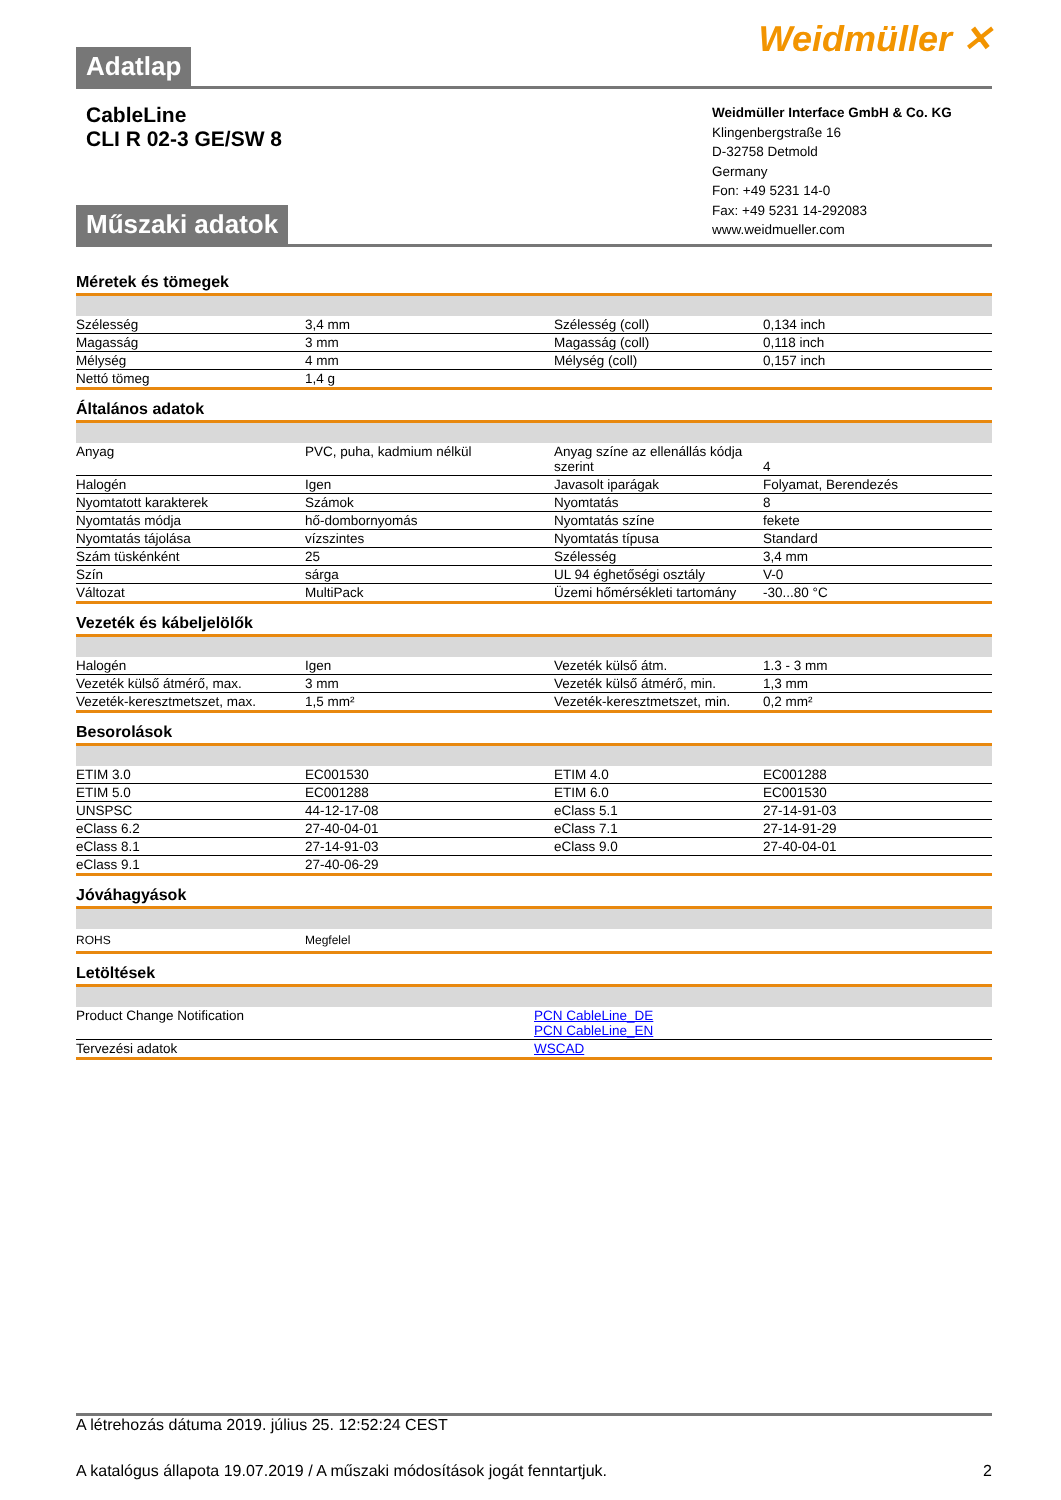Adatlap
Weidmüller ✕
CableLine
CLI R 02-3 GE/SW 8
Műszaki adatok
Weidmüller Interface GmbH & Co. KG
Klingenbergstraße 16
D-32758 Detmold
Germany
Fon: +49 5231 14-0
Fax: +49 5231 14-292083
www.weidmueller.com
Méretek és tömegek
| Szélesség | 3,4 mm | Szélesség (coll) | 0,134 inch |
| Magasság | 3 mm | Magasság (coll) | 0,118 inch |
| Mélység | 4 mm | Mélység (coll) | 0,157 inch |
| Nettó tömeg | 1,4 g | | |
Általános adatok
| Anyag | PVC, puha, kadmium nélkül | Anyag színe az ellenállás kódja szerint | 4 |
| Halogén | Igen | Javasolt iparágak | Folyamat, Berendezés |
| Nyomtatott karakterek | Számok | Nyomtatás | 8 |
| Nyomtatás módja | hő-dombornyomás | Nyomtatás színe | fekete |
| Nyomtatás tájolása | vízszintes | Nyomtatás típusa | Standard |
| Szám tüskénként | 25 | Szélesség | 3,4 mm |
| Szín | sárga | UL 94 éghetőségi osztály | V-0 |
| Változat | MultiPack | Üzemi hőmérsékleti tartomány | -30...80 °C |
Vezeték és kábeljelölők
| Halogén | Igen | Vezeték külső átm. | 1.3 - 3 mm |
| Vezeték külső átmérő, max. | 3 mm | Vezeték külső átmérő, min. | 1,3 mm |
| Vezeték-keresztmetszet, max. | 1,5 mm² | Vezeték-keresztmetszet, min. | 0,2 mm² |
Besorolások
| ETIM 3.0 | EC001530 | ETIM 4.0 | EC001288 |
| ETIM 5.0 | EC001288 | ETIM 6.0 | EC001530 |
| UNSPSC | 44-12-17-08 | eClass 5.1 | 27-14-91-03 |
| eClass 6.2 | 27-40-04-01 | eClass 7.1 | 27-14-91-29 |
| eClass 8.1 | 27-14-91-03 | eClass 9.0 | 27-40-04-01 |
| eClass 9.1 | 27-40-06-29 | | |
Jóváhagyások
| ROHS | Megfelel | | |
Letöltések
| Product Change Notification | PCN CableLine_DE PCN CableLine_EN |
| Tervezési adatok | WSCAD |
A létrehozás dátuma 2019. július 25. 12:52:24 CEST
A katalógus állapota 19.07.2019 / A műszaki módosítások jogát fenntartjuk. 2